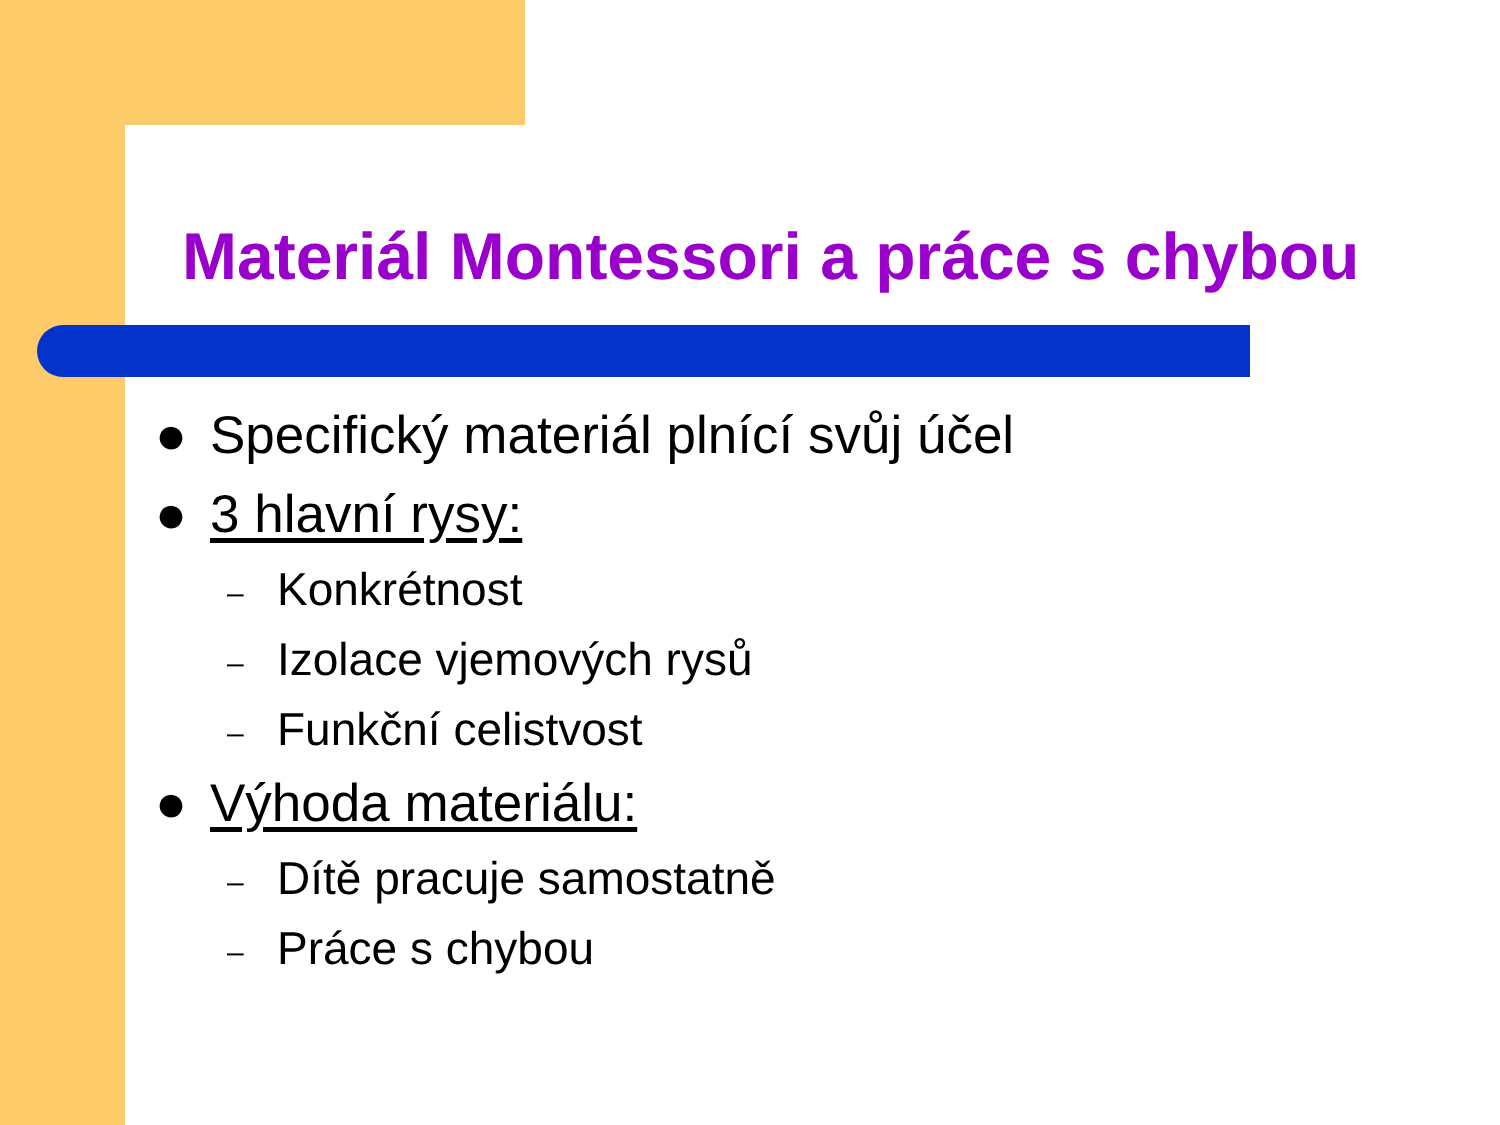Materiál Montessori a práce s chybou
● Specifický materiál plnící svůj účel
● 3 hlavní rysy:
– Konkrétnost
– Izolace vjemových rysů
– Funkční celistvost
● Výhoda materiálu:
– Dítě pracuje samostatně
– Práce s chybou